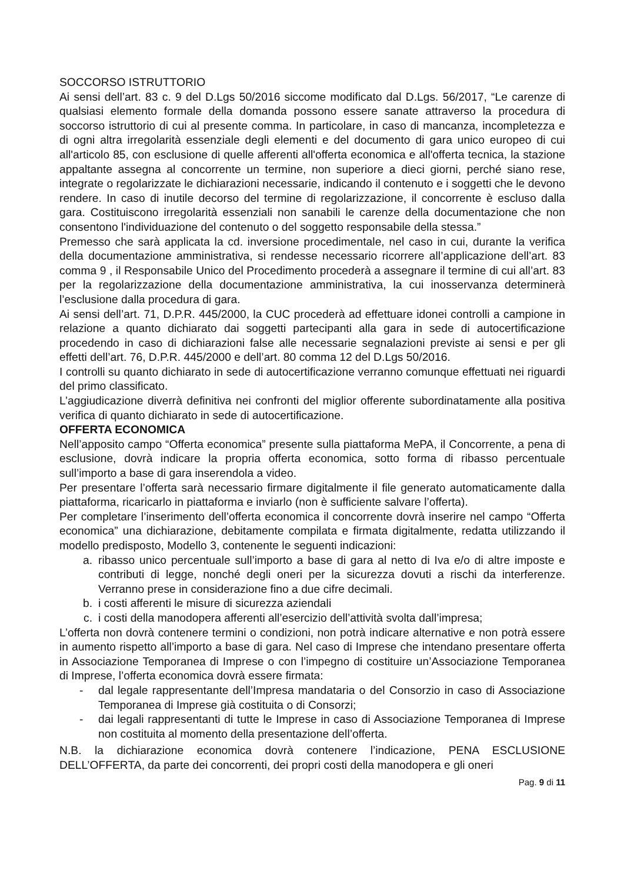SOCCORSO ISTRUTTORIO
Ai sensi dell’art. 83 c. 9 del D.Lgs 50/2016 siccome modificato dal D.Lgs. 56/2017, “Le carenze di qualsiasi elemento formale della domanda possono essere sanate attraverso la procedura di soccorso istruttorio di cui al presente comma. In particolare, in caso di mancanza, incompletezza e di ogni altra irregolarità essenziale degli elementi e del documento di gara unico europeo di cui all'articolo 85, con esclusione di quelle afferenti all'offerta economica e all'offerta tecnica, la stazione appaltante assegna al concorrente un termine, non superiore a dieci giorni, perché siano rese, integrate o regolarizzate le dichiarazioni necessarie, indicando il contenuto e i soggetti che le devono rendere. In caso di inutile decorso del termine di regolarizzazione, il concorrente è escluso dalla gara. Costituiscono irregolarità essenziali non sanabili le carenze della documentazione che non consentono l'individuazione del contenuto o del soggetto responsabile della stessa.”
Premesso che sarà applicata la cd. inversione procedimentale, nel caso in cui, durante la verifica della documentazione amministrativa, si rendesse necessario ricorrere all’applicazione dell’art. 83 comma 9 , il Responsabile Unico del Procedimento procederà a assegnare il termine di cui all’art. 83 per la regolarizzazione della documentazione amministrativa, la cui inosservanza determinerà l’esclusione dalla procedura di gara.
Ai sensi dell’art. 71, D.P.R. 445/2000, la CUC procederà ad effettuare idonei controlli a campione in relazione a quanto dichiarato dai soggetti partecipanti alla gara in sede di autocertificazione procedendo in caso di dichiarazioni false alle necessarie segnalazioni previste ai sensi e per gli effetti dell’art. 76, D.P.R. 445/2000 e dell’art. 80 comma 12 del D.Lgs 50/2016.
I controlli su quanto dichiarato in sede di autocertificazione verranno comunque effettuati nei riguardi del primo classificato.
L’aggiudicazione diverrà definitiva nei confronti del miglior offerente subordinatamente alla positiva verifica di quanto dichiarato in sede di autocertificazione.
OFFERTA ECONOMICA
Nell’apposito campo “Offerta economica” presente sulla piattaforma MePA, il Concorrente, a pena di esclusione, dovrà indicare la propria offerta economica, sotto forma di ribasso percentuale sull’importo a base di gara inserendola a video.
Per presentare l’offerta sarà necessario firmare digitalmente il file generato automaticamente dalla piattaforma, ricaricarlo in piattaforma e inviarlo (non è sufficiente salvare l’offerta).
Per completare l’inserimento dell’offerta economica il concorrente dovrà inserire nel campo “Offerta economica” una dichiarazione, debitamente compilata e firmata digitalmente, redatta utilizzando il modello predisposto, Modello 3, contenente le seguenti indicazioni:
a. ribasso unico percentuale sull’importo a base di gara al netto di Iva e/o di altre imposte e contributi di legge, nonché degli oneri per la sicurezza dovuti a rischi da interferenze. Verranno prese in considerazione fino a due cifre decimali.
b. i costi afferenti le misure di sicurezza aziendali
c. i costi della manodopera afferenti all’esercizio dell’attività svolta dall’impresa;
L’offerta non dovrà contenere termini o condizioni, non potrà indicare alternative e non potrà essere in aumento rispetto all’importo a base di gara. Nel caso di Imprese che intendano presentare offerta in Associazione Temporanea di Imprese o con l’impegno di costituire un’Associazione Temporanea di Imprese, l’offerta economica dovrà essere firmata:
- dal legale rappresentante dell’Impresa mandataria o del Consorzio in caso di Associazione Temporanea di Imprese già costituita o di Consorzi;
- dai legali rappresentanti di tutte le Imprese in caso di Associazione Temporanea di Imprese non costituita al momento della presentazione dell’offerta.
N.B. la dichiarazione economica dovrà contenere l’indicazione, PENA ESCLUSIONE DELL’OFFERTA, da parte dei concorrenti, dei propri costi della manodopera e gli oneri
Pag. 9 di 11